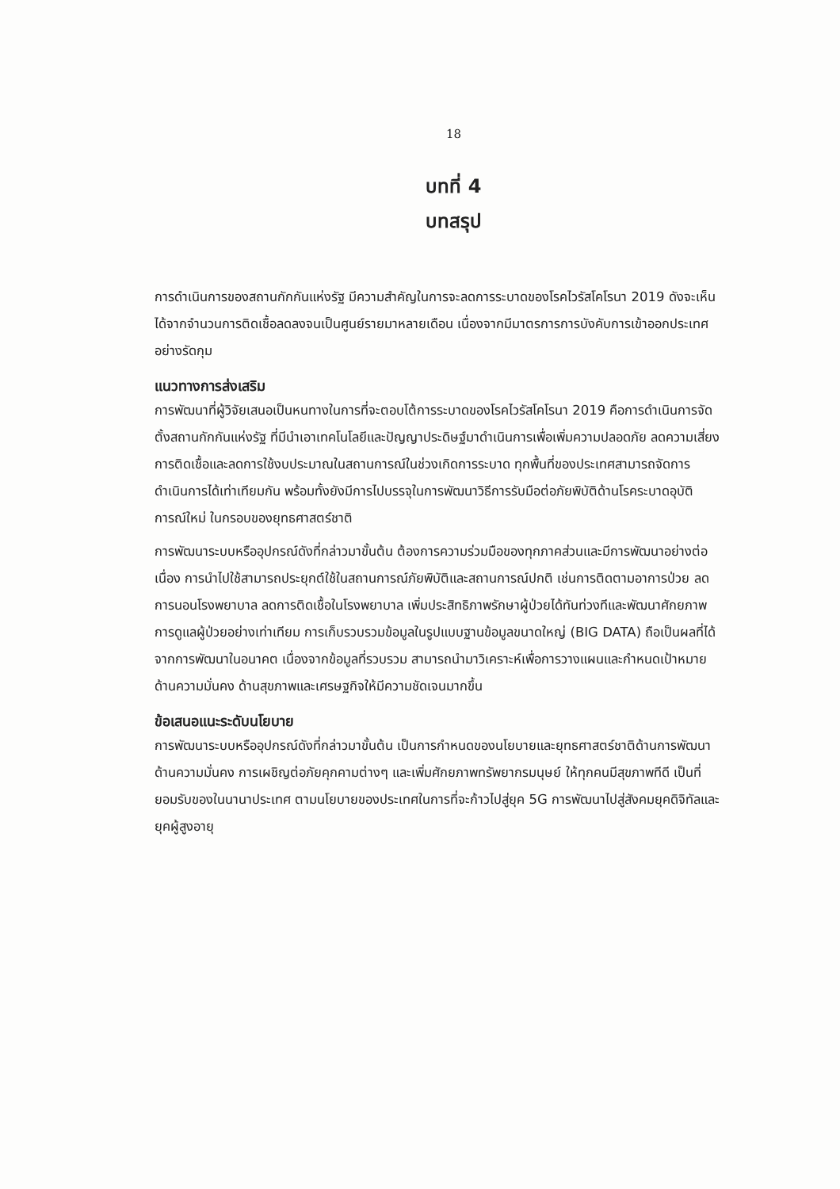18
บทที่ 4
บทสรุป
การดำเนินการของสถานกักกันแห่งรัฐ มีความสำคัญในการจะลดการระบาดของโรคไวรัสโคโรนา 2019 ดังจะเห็นได้จากจำนวนการติดเชื้อลดลงจนเป็นศูนย์รายมาหลายเดือน เนื่องจากมีมาตรการการบังคับการเข้าออกประเทศอย่างรัดกุม
แนวทางการส่งเสริม
การพัฒนาที่ผู้วิจัยเสนอเป็นหนทางในการที่จะตอบโต้การระบาดของโรคไวรัสโคโรนา 2019 คือการดำเนินการจัดตั้งสถานกักกันแห่งรัฐ ที่มีนำเอาเทคโนโลยีและปัญญาประดิษฐ์มาดำเนินการเพื่อเพิ่มความปลอดภัย ลดความเสี่ยงการติดเชื้อและลดการใช้งบประมาณในสถานการณ์ในช่วงเกิดการระบาด ทุกพื้นที่ของประเทศสามารถจัดการดำเนินการได้เท่าเทียมกัน พร้อมทั้งยังมีการไปบรรจุในการพัฒนาวิธีการรับมือต่อภัยพิบัติด้านโรคระบาดอุบัติการณ์ใหม่ ในกรอบของยุทธศาสตร์ชาติ
การพัฒนาระบบหรืออุปกรณ์ดังที่กล่าวมาขั้นต้น ต้องการความร่วมมือของทุกภาคส่วนและมีการพัฒนาอย่างต่อเนื่อง การนำไปใช้สามารถประยุกต์ใช้ในสถานการณ์ภัยพิบัติและสถานการณ์ปกติ เช่นการติดตามอาการป่วย ลดการนอนโรงพยาบาล ลดการติดเชื้อในโรงพยาบาล เพิ่มประสิทธิภาพรักษาผู้ป่วยได้ทันท่วงทีและพัฒนาศักยภาพการดูแลผู้ป่วยอย่างเท่าเทียม การเก็บรวบรวมข้อมูลในรูปแบบฐานข้อมูลขนาดใหญ่ (BIG DATA) ถือเป็นผลที่ได้จากการพัฒนาในอนาคต เนื่องจากข้อมูลที่รวบรวม สามารถนำมาวิเคราะห์เพื่อการวางแผนและกำหนดเป้าหมายด้านความมั่นคง ด้านสุขภาพและเศรษฐกิจให้มีความชัดเจนมากขึ้น
ข้อเสนอแนะระดับนโยบาย
การพัฒนาระบบหรืออุปกรณ์ดังที่กล่าวมาขั้นต้น เป็นการกำหนดของนโยบายและยุทธศาสตร์ชาติด้านการพัฒนาด้านความมั่นคง การเผชิญต่อภัยคุกคามต่างๆ และเพิ่มศักยภาพทรัพยากรมนุษย์ ให้ทุกคนมีสุขภาพทีดี เป็นที่ยอมรับของในนานาประเทศ ตามนโยบายของประเทศในการที่จะก้าวไปสู่ยุค 5G การพัฒนาไปสู่สังคมยุคดิจิทัลและยุคผู้สูงอายุ